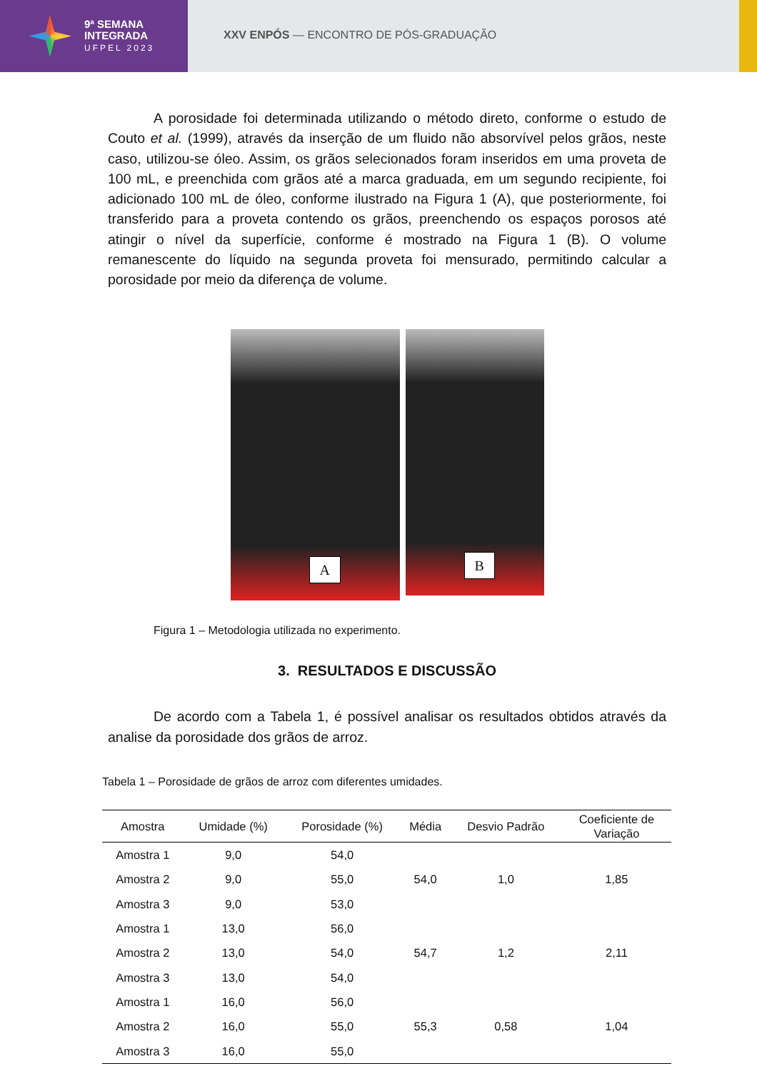9ª SEMANA
INTEGRADA
UFPEL 2023
XXV ENPÓS — ENCONTRO DE PÓS-GRADUAÇÃO
A porosidade foi determinada utilizando o método direto, conforme o estudo de Couto et al. (1999), através da inserção de um fluido não absorvível pelos grãos, neste caso, utilizou-se óleo. Assim, os grãos selecionados foram inseridos em uma proveta de 100 mL, e preenchida com grãos até a marca graduada, em um segundo recipiente, foi adicionado 100 mL de óleo, conforme ilustrado na Figura 1 (A), que posteriormente, foi transferido para a proveta contendo os grãos, preenchendo os espaços porosos até atingir o nível da superfície, conforme é mostrado na Figura 1 (B). O volume remanescente do líquido na segunda proveta foi mensurado, permitindo calcular a porosidade por meio da diferença de volume.
A
B
Figura 1 – Metodologia utilizada no experimento.
3. RESULTADOS E DISCUSSÃO
De acordo com a Tabela 1, é possível analisar os resultados obtidos através da analise da porosidade dos grãos de arroz.
Tabela 1 – Porosidade de grãos de arroz com diferentes umidades.
| Amostra | Umidade (%) | Porosidade (%) | Média | Desvio Padrão | Coeficiente de Variação |
| --- | --- | --- | --- | --- | --- |
| Amostra 1 | 9,0 | 54,0 | 54,0 | 1,0 | 1,85 |
| Amostra 2 | 9,0 | 55,0 | | | |
| Amostra 3 | 9,0 | 53,0 | | | |
| Amostra 1 | 13,0 | 56,0 | 54,7 | 1,2 | 2,11 |
| Amostra 2 | 13,0 | 54,0 | | | |
| Amostra 3 | 13,0 | 54,0 | | | |
| Amostra 1 | 16,0 | 56,0 | 55,3 | 0,58 | 1,04 |
| Amostra 2 | 16,0 | 55,0 | | | |
| Amostra 3 | 16,0 | 55,0 | | | |